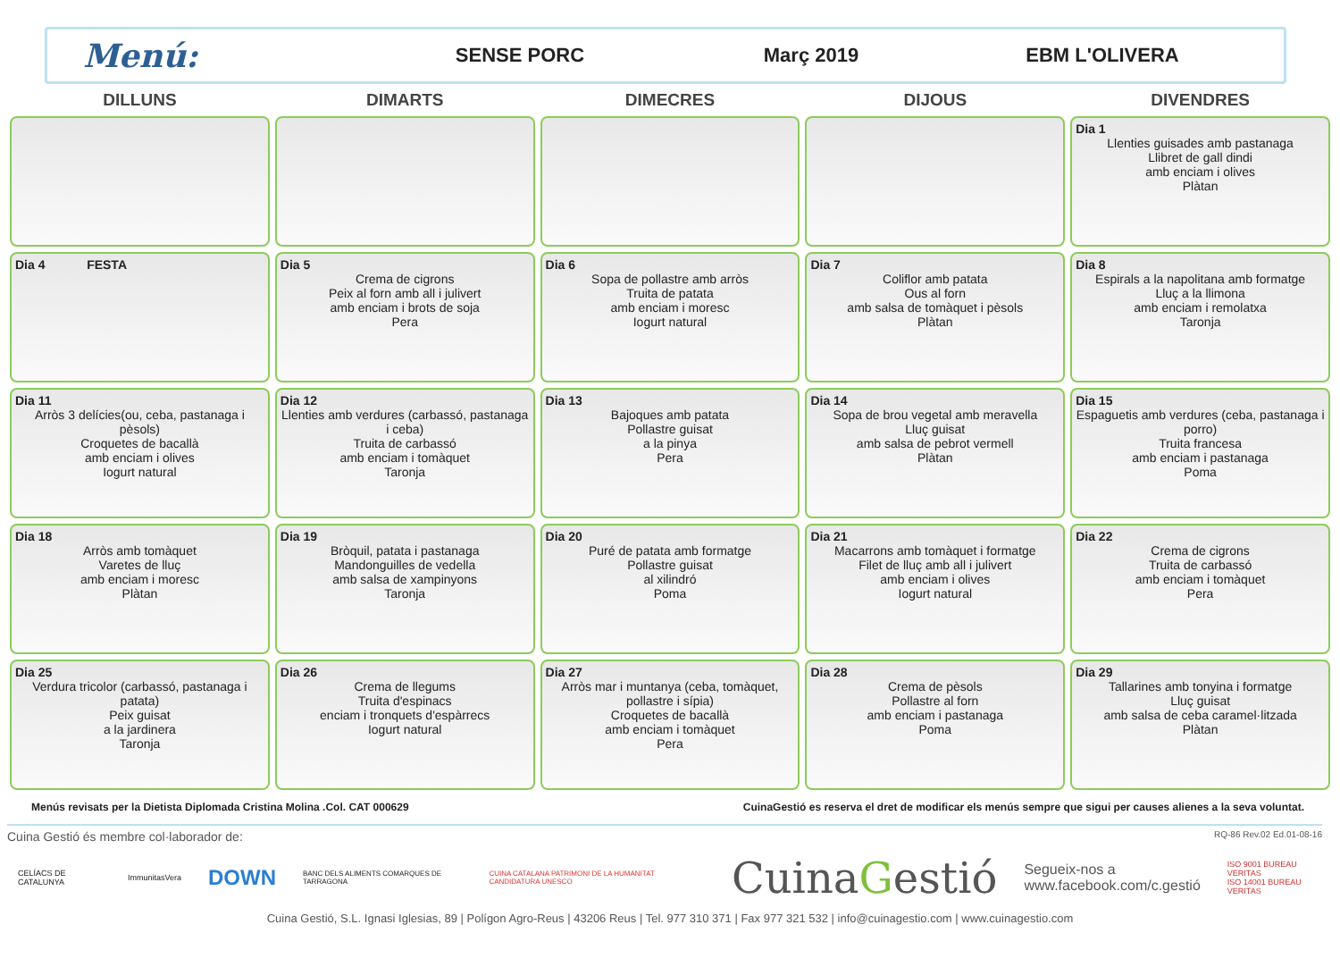Menú:
SENSE PORC Març 2019 EBM L'OLIVERA
| DILLUNS | DIMARTS | DIMECRES | DIJOUS | DIVENDRES |
| --- | --- | --- | --- | --- |
| | | | | Dia 1 Llenties guisades amb pastanaga Llibret de gall dindi amb enciam i olives Plàtan |
| Dia 4 FESTA | Dia 5 Crema de cigrons Peix al forn amb all i julivert amb enciam i brots de soja Pera | Dia 6 Sopa de pollastre amb arròs Truita de patata amb enciam i moresc Iogurt natural | Dia 7 Coliflor amb patata Ous al forn amb salsa de tomàquet i pèsols Plàtan | Dia 8 Espirals a la napolitana amb formatge Lluç a la llimona amb enciam i remolatxa Taronja |
| Dia 11 Arròs 3 delícies(ou, ceba, pastanaga i pèsols) Croquetes de bacallà amb enciam i olives Iogurt natural | Dia 12 Llenties amb verdures (carbassó, pastanaga i ceba) Truita de carbassó amb enciam i tomàquet Taronja | Dia 13 Bajoques amb patata Pollastre guisat a la pinya Pera | Dia 14 Sopa de brou vegetal amb meravella Lluç guisat amb salsa de pebrot vermell Plàtan | Dia 15 Espaguetis amb verdures (ceba, pastanaga i porro) Truita francesa amb enciam i pastanaga Poma |
| Dia 18 Arròs amb tomàquet Varetes de lluç amb enciam i moresc Plàtan | Dia 19 Bròquil, patata i pastanaga Mandonguilles de vedella amb salsa de xampinyons Taronja | Dia 20 Puré de patata amb formatge Pollastre guisat al xilindró Poma | Dia 21 Macarrons amb tomàquet i formatge Filet de lluç amb all i julivert amb enciam i olives Iogurt natural | Dia 22 Crema de cigrons Truita de carbassó amb enciam i tomàquet Pera |
| Dia 25 Verdura tricolor (carbassó, pastanaga i patata) Peix guisat a la jardinera Taronja | Dia 26 Crema de llegums Truita d'espinacs enciam i tronquets d'espàrrecs Iogurt natural | Dia 27 Arròs mar i muntanya (ceba, tomàquet, pollastre i sípia) Croquetes de bacallà amb enciam i tomàquet Pera | Dia 28 Crema de pèsols Pollastre al forn amb enciam i pastanaga Poma | Dia 29 Tallarines amb tonyina i formatge Lluç guisat amb salsa de ceba caramel·litzada Plàtan |
Menús revisats per la Dietista Diplomada Cristina Molina .Col. CAT 000629 CuinaGestió es reserva el dret de modificar els menús sempre que sigui per causes alienes a la seva voluntat.
Cuina Gestió és membre col·laborador de: RQ-86 Rev.02 Ed.01-08-16
CELÍACS DE CATALUNYA ImmunitasVera DOWN BANC DELS ALIMENTS COMARQUES DE TARRAGONA CUINA CATALANA PATRIMONI DE LA HUMANITAT CANDIDATURA UNESCO CuinaGestió Segueix-nos a
www.facebook.com/c.gestió ISO 9001 BUREAU VERITAS
ISO 14001 BUREAU VERITAS
Cuina Gestió, S.L. Ignasi Iglesias, 89 | Polígon Agro-Reus | 43206 Reus | Tel. 977 310 371 | Fax 977 321 532 | info@cuinagestio.com | www.cuinagestio.com